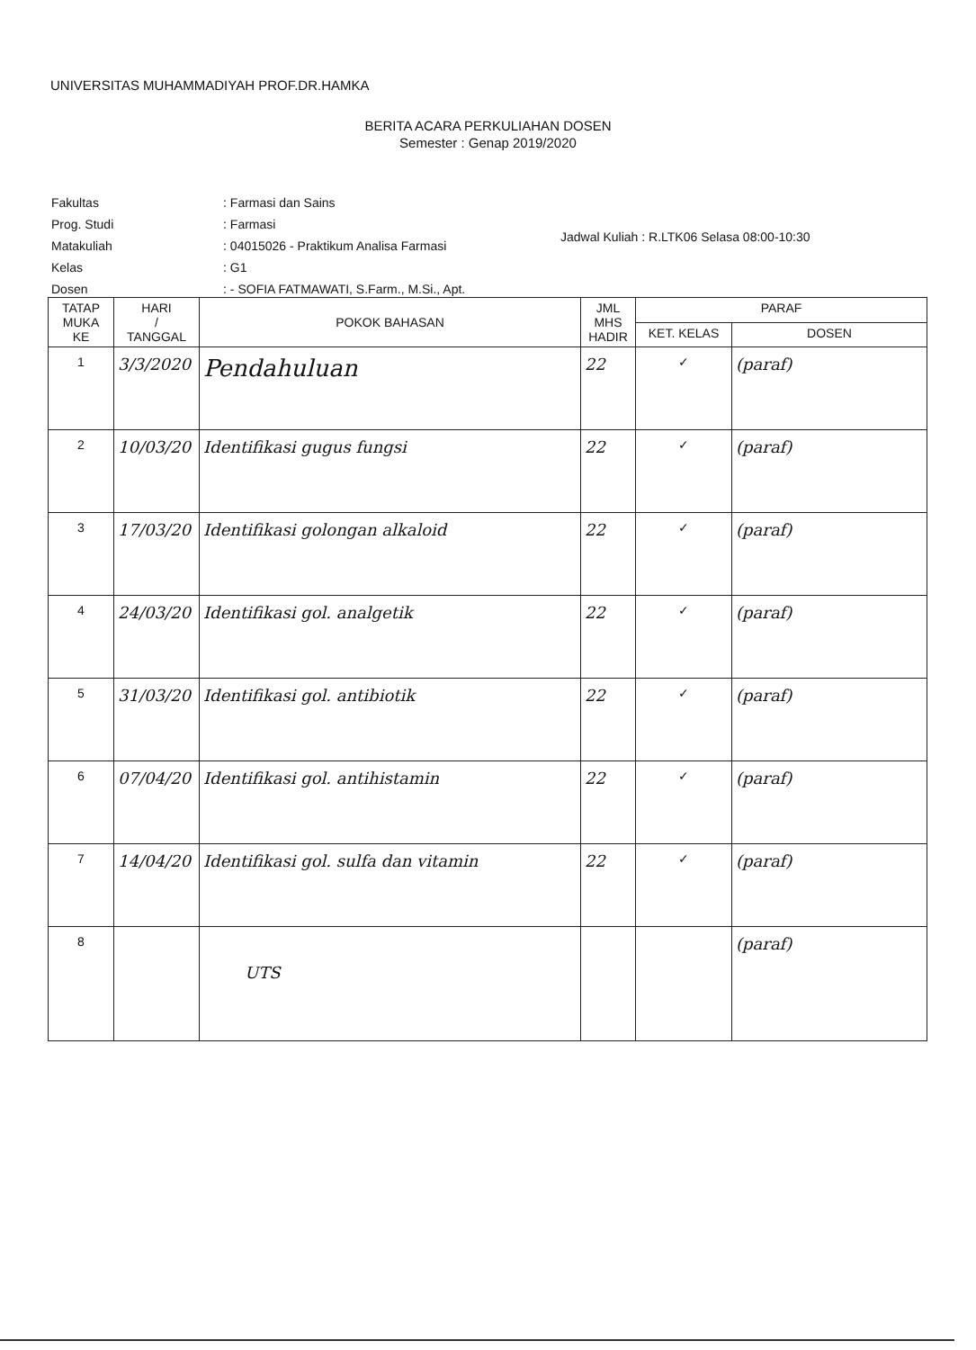UNIVERSITAS MUHAMMADIYAH PROF.DR.HAMKA
BERITA ACARA PERKULIAHAN DOSEN
Semester : Genap 2019/2020
| Fakultas | : Farmasi dan Sains |
| Prog. Studi | : Farmasi |
| Matakuliah | : 04015026 - Praktikum Analisa Farmasi |
| Kelas | : G1 |
| Dosen | : - SOFIA FATMAWATI, S.Farm., M.Si., Apt. |
Jadwal Kuliah : R.LTK06 Selasa 08:00-10:30
| TATAP MUKA KE | HARI / TANGGAL | POKOK BAHASAN | JML MHS HADIR | PARAF | |
| --- | --- | --- | --- | --- | --- |
| | | | | KET. KELAS | DOSEN |
| 1 | 3/3/2020 | Pendahuluan | 22 | ✓ | (paraf) |
| 2 | 10/03/20 | Identifikasi gugus fungsi | 22 | ✓ | (paraf) |
| 3 | 17/03/20 | Identifikasi golongan alkaloid | 22 | ✓ | (paraf) |
| 4 | 24/03/20 | Identifikasi gol. analgetik | 22 | ✓ | (paraf) |
| 5 | 31/03/20 | Identifikasi gol. antibiotik | 22 | ✓ | (paraf) |
| 6 | 07/04/20 | Identifikasi gol. antihistamin | 22 | ✓ | (paraf) |
| 7 | 14/04/20 | Identifikasi gol. sulfa dan vitamin | 22 | ✓ | (paraf) |
| 8 | | UTS | | | (paraf) |